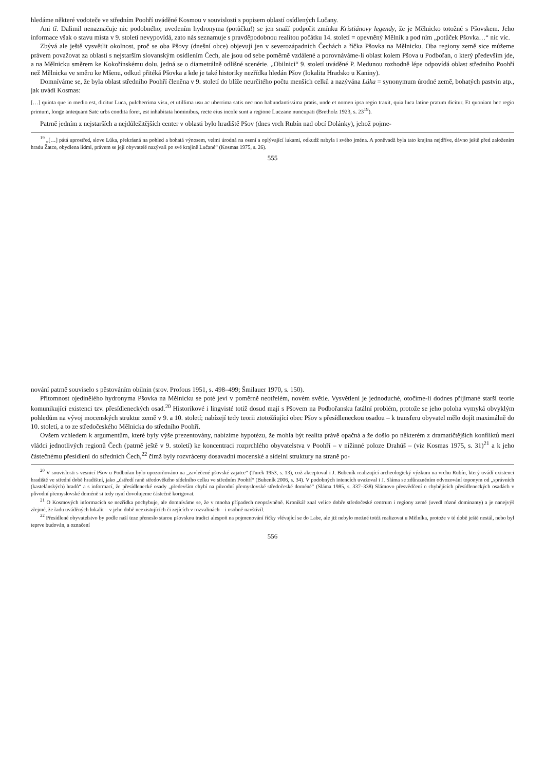hledáme některé vodoteče ve středním Poohří uváděné Kosmou v souvislosti s popisem oblastí osídlených Lučany.
Ani tř. Dalimil nenaznačuje nic podobného; uvedením hydronyma (potůčku!) se jen snaží podpořit zmínku Kristiánovy legendy, že je Mělnicko totožné s Pšovskem. Jeho informace však o stavu místa v 9. století nevypovídá, zato nás seznamuje s pravděpodobnou realitou počátku 14. století = opevněný Mělník a pod ním „potůček Pšovka…“ nic víc.
Zbývá ale ještě vysvětlit okolnost, proč se oba Pšovy (dnešní obce) objevují jen v severozápadních Čechách a říčka Pšovka na Mělnicku. Oba regiony země sice můžeme právem považovat za oblasti s nejstarším slovanským osídlením Čech, ale jsou od sebe poměrně vzdálené a porovnáváme-li oblast kolem Pšova u Podbořan, o který především jde, a na Mělnicku směrem ke Kokořínskému dolu, jedná se o diametrálně odlišné scenérie. „Obilnici“ 9. století uváděné P. Medunou rozhodně lépe odpovídá oblast středního Poohří než Mělnicka ve směru ke Mšenu, odkud přitéká Pšovka a kde je také historiky nezřídka hledán Pšov (lokalita Hradsko u Kaniny).
Domníváme se, že byla oblast středního Poohří členěna v 9. století do blíže neurčitého počtu menších celků a nazývána Lúka = synonymum úrodné země, bohatých pastvin atp., jak uvádí Kosmas:
[…] quinta que in medio est, dicitur Luca, pulcherrima visu, et utillima usu ac uberrima satis nec non habundantissima pratis, unde et nomen ipsa regio traxit, quia luca latine pratum dicitur. Et quoniam hec regio primum, longe antequam Satc urbs condita foret, est inhabitata hominibus, recte eius incole sunt a regione Luczane nuncupati (Bretholz 1923, s. 23<sup>19</sup>).
Patrně jedním z nejstarších a nejdůležitějších center v oblasti bylo hradiště Pšov (dnes vrch Rubín nad obcí Dolánky), jehož pojme-
<sup>19</sup> „[…] pátá uprostřed, slove Lúka, překrásná na pohled a bohatá výnosem, velmi úrodná na osení a oplývající lukami, odkudž nabyla i svého jména. A poněvadž byla tato krajina nejdříve, dávno ještě před založením hradu Žatce, obydlena lidmi, právem se její obyvatelé nazývali po své krajině Lučané“ (Kosmas 1975, s. 26).
555
nování patrně souviselo s pěstováním obilnin (srov. Profous 1951, s. 498–499; Šmilauer 1970, s. 150).
Přítomnost ojedinělého hydronyma Pšovka na Mělnicku se poté jeví v poměrně neotřelém, novém světle. Vysvětlení je jednoduché, otočíme-li dodnes přijímané starší teorie komunikující existenci tzv. přesídleneckých osad.<sup>20</sup> Historikové i lingvisté totiž dosud mají s Pšovem na Podbořansku fatální problém, protože se jeho poloha vymyká obvyklým pohledům na vývoj mocenských struktur země v 9. a 10. století; nabízejí tedy teorii ztotožňující obec Pšov s přesídleneckou osadou – k transferu obyvatel mělo dojít maximálně do 10. století, a to ze středočeského Mělnicka do středního Poohří.
Ovšem vzhledem k argumentům, které byly výše prezentovány, nabízíme hypotézu, že mohla být realita právě opačná a že došlo po některém z dramatičtějších konfliktů mezi vládci jednotlivých regionů Čech (patrně ještě v 9. století) ke koncentraci rozprchlého obyvatelstva v Poohří – v nížinné poloze Drahúš – (viz Kosmas 1975, s. 31)<sup>21</sup> a k jeho částečnému přesídlení do středních Čech,<sup>22</sup> čímž byly rozvráceny dosavadní mocenské a sídelní struktury na straně po-
<sup>20</sup> V souvislosti s vesnicí Pšov u Podbořan bylo upozorňováno na „zavlečené pšovské zajatce“ (Turek 1953, s. 13), což akceptoval i J. Bubeník realizující archeologický výzkum na vrchu Rubín, který uvádí existenci hradiště ve střední době hradištní, jako „ústředí raně středověkého sídelního celku ve středním Poohří“ (Bubeník 2006, s. 34). V podobných intencích uvažoval i J. Sláma se zdůrazněním odvozování toponym od „správních (kastelánských) hradů“ a s informací, že přesídlenecké osady „především chybí na původní přemyslovské středočeské doméně“ (Sláma 1985, s. 337–338) Slámovo přesvědčení o chybějících přesídleneckých osadách v původní přemyslovské doméně si tedy nyní dovolujeme částečně korigovat.
<sup>21</sup> O Kosmových informacích se nezřídka pochybuje, ale domníváme se, že v mnoha případech neoprávněně. Kronikář znal velice dobře středočeské centrum i regiony země (uvedl různé dominanty) a je nanejvýš zřejmé, že řadu uváděných lokalit – v jeho době neexistujících či zejících v rozvalinách – i osobně navštívil.
<sup>22</sup> Přesídlené obyvatelstvo by podle naší teze přeneslo starou pšovskou tradici alespoň na pojmenování říčky vlévající se do Labe, ale již nebylo možné totéž realizovat u Mělníka, protože v té době ještě nestál, nebo byl teprve budován, a označení
556